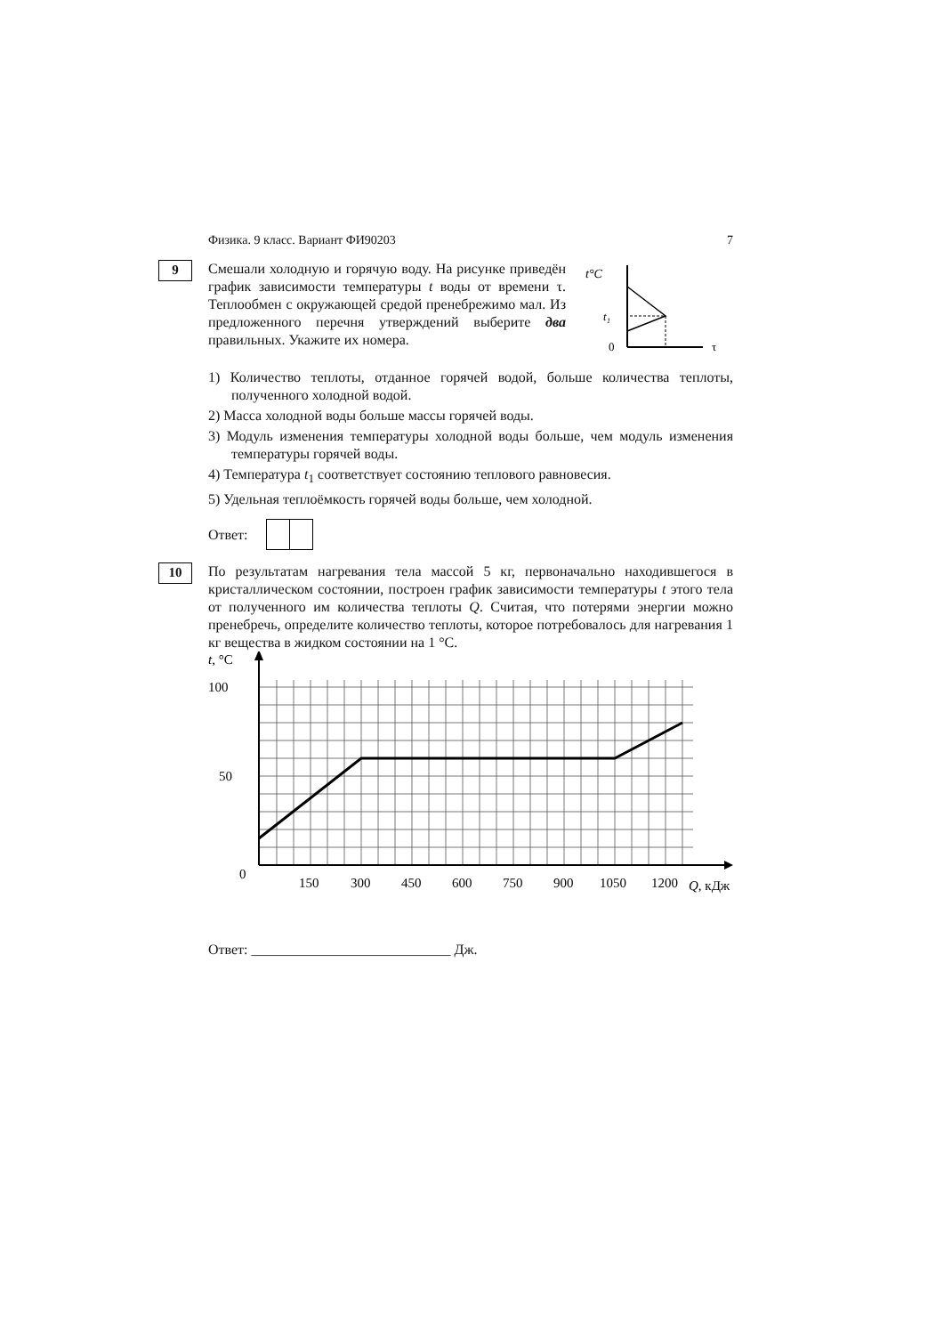Физика. 9 класс. Вариант ФИ90203 7
9
Смешали холодную и горячую воду. На рисунке приведён график зависимости температуры t воды от времени τ. Теплообмен с окружающей средой пренебрежимо мал. Из предложенного перечня утверждений выберите два правильных. Укажите их номера.
t°C
t₁
0
τ
1) Количество теплоты, отданное горячей водой, больше количества теплоты, полученного холодной водой.
2) Масса холодной воды больше массы горячей воды.
3) Модуль изменения температуры холодной воды больше, чем модуль изменения температуры горячей воды.
4) Температура t<sub>1</sub> соответствует состоянию теплового равновесия.
5) Удельная теплоёмкость горячей воды больше, чем холодной.
Ответ:
10
По результатам нагревания тела массой 5 кг, первоначально находившегося в кристаллическом состоянии, построен график зависимости температуры t этого тела от полученного им количества теплоты Q. Считая, что потерями энергии можно пренебречь, определите количество теплоты, которое потребовалось для нагревания 1 кг вещества в жидком состоянии на 1 °C.
t, °C
100
50
0
150
300
450
600
750
900
1050
1200
Q, кДж
Ответ: ____________________________ Дж.